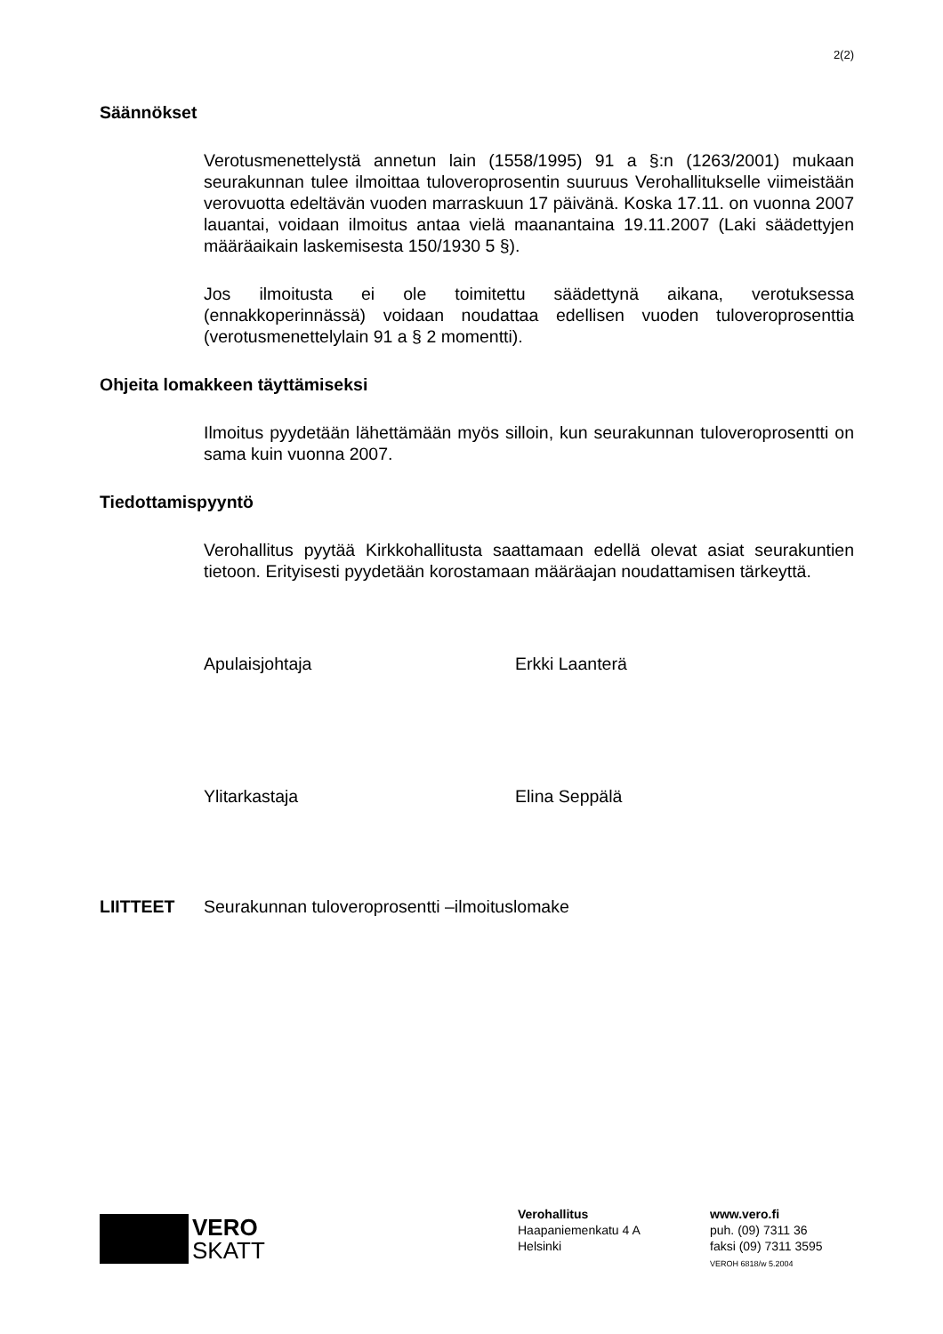2(2)
Säännökset
Verotusmenettelystä annetun lain (1558/1995) 91 a §:n (1263/2001) mukaan seurakunnan tulee ilmoittaa tuloveroprosentin suuruus Verohallitukselle viimeistään verovuotta edeltävän vuoden marraskuun 17 päivänä. Koska 17.11. on vuonna 2007 lauantai, voidaan ilmoitus antaa vielä maanantaina 19.11.2007 (Laki säädettyjen määräaikain laskemisesta 150/1930 5 §).
Jos ilmoitusta ei ole toimitettu säädettynä aikana, verotuksessa (ennakkoperinnässä) voidaan noudattaa edellisen vuoden tuloveroprosenttia (verotusmenettelylain 91 a § 2 momentti).
Ohjeita lomakkeen täyttämiseksi
Ilmoitus pyydetään lähettämään myös silloin, kun seurakunnan tuloveroprosentti on sama kuin vuonna 2007.
Tiedottamispyyntö
Verohallitus pyytää Kirkkohallitusta saattamaan edellä olevat asiat seurakuntien tietoon. Erityisesti pyydetään korostamaan määräajan noudattamisen tärkeyttä.
Apulaisjohtaja Erkki Laanterä
Ylitarkastaja Elina Seppälä
LIITTEET Seurakunnan tuloveroprosentti –ilmoituslomake
VERO
SKATT
Verohallitus
Haapaniemenkatu 4 A
Helsinki
www.vero.fi
puh. (09) 7311 36
faksi (09) 7311 3595
VEROH 6818/w 5.2004